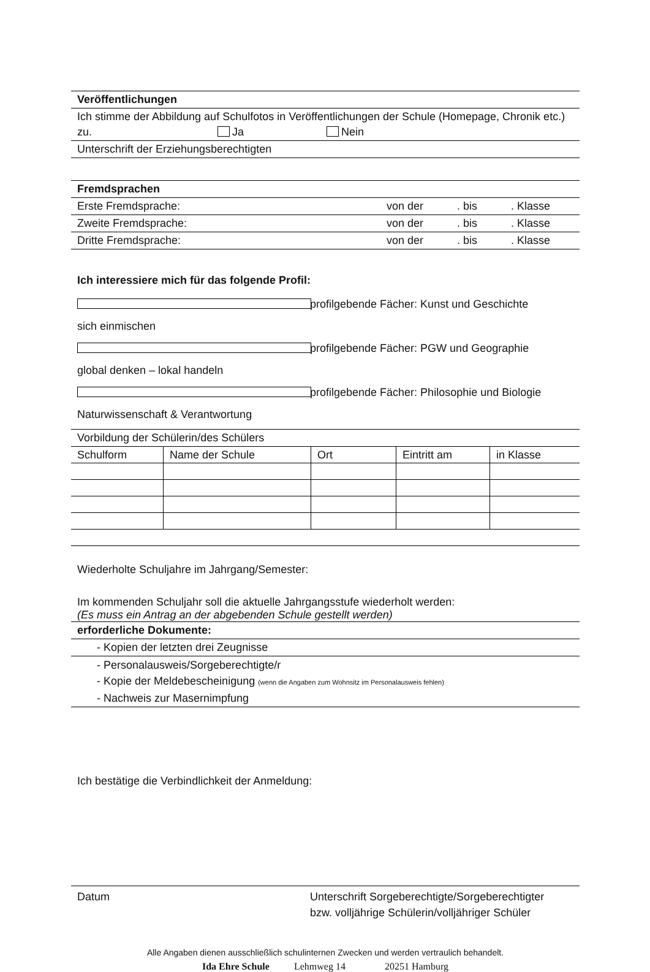Veröffentlichungen
Ich stimme der Abbildung auf Schulfotos in Veröffentlichungen der Schule (Homepage, Chronik etc.) zu. Ja Nein
Unterschrift der Erziehungsberechtigten
Fremdsprachen
Erste Fremdsprache: von der . bis . Klasse
Zweite Fremdsprache: von der . bis . Klasse
Dritte Fremdsprache: von der . bis . Klasse
Ich interessiere mich für das folgende Profil:
sich einmischen profilgebende Fächer: Kunst und Geschichte
global denken – lokal handeln profilgebende Fächer: PGW und Geographie
Naturwissenschaft & Verantwortung profilgebende Fächer: Philosophie und Biologie
Vorbildung der Schülerin/des Schülers
| Schulform | Name der Schule | Ort | Eintritt am | in Klasse |
Wiederholte Schuljahre im Jahrgang/Semester:
Im kommenden Schuljahr soll die aktuelle Jahrgangsstufe wiederholt werden:
(Es muss ein Antrag an der abgebenden Schule gestellt werden)
erforderliche Dokumente:
- Kopien der letzten drei Zeugnisse
- Personalausweis/Sorgeberechtigte/r
- Kopie der Meldebescheinigung (wenn die Angaben zum Wohnsitz im Personalausweis fehlen)
- Nachweis zur Masernimpfung
Ich bestätige die Verbindlichkeit der Anmeldung:
Datum Unterschrift Sorgeberechtigte/Sorgeberechtigter
bzw. volljährige Schülerin/volljähriger Schüler
Alle Angaben dienen ausschließlich schulinternen Zwecken und werden vertraulich behandelt.
Ida Ehre Schule Lehmweg 14 20251 Hamburg